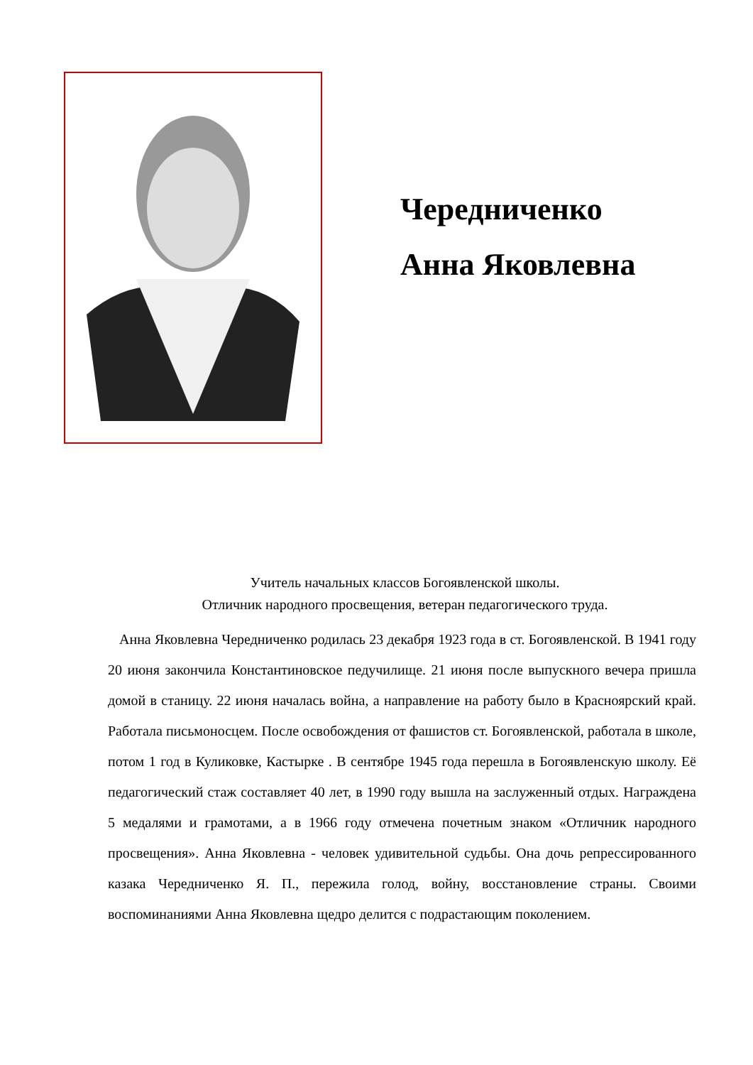Чередниченко
Анна Яковлевна
Учитель начальных классов Богоявленской школы.
Отличник народного просвещения, ветеран педагогического труда.
Анна Яковлевна Чередниченко родилась 23 декабря 1923 года в ст. Богоявленской. В 1941 году 20 июня закончила Константиновское педучилище. 21 июня после выпускного вечера пришла домой в станицу. 22 июня началась война, а направление на работу было в Красноярский край. Работала письмоносцем. После освобождения от фашистов ст. Богоявленской, работала в школе, потом 1 год в Куликовке, Кастырке . В сентябре 1945 года перешла в Богоявленскую школу. Её педагогический стаж составляет 40 лет, в 1990 году вышла на заслуженный отдых. Награждена 5 медалями и грамотами, а в 1966 году отмечена почетным знаком «Отличник народного просвещения». Анна Яковлевна - человек удивительной судьбы. Она дочь репрессированного казака Чередниченко Я. П., пережила голод, войну, восстановление страны. Своими воспоминаниями Анна Яковлевна щедро делится с подрастающим поколением.